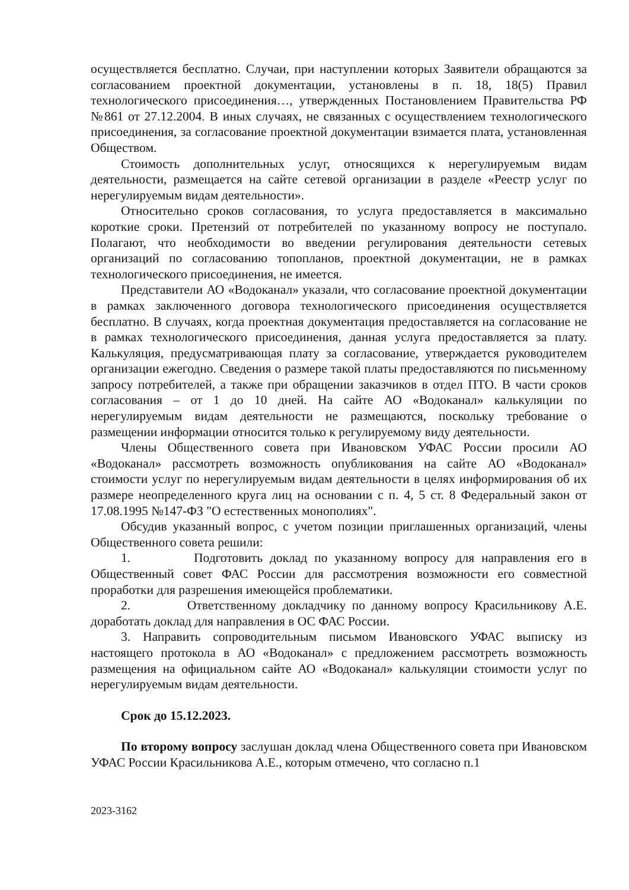осуществляется бесплатно. Случаи, при наступлении которых Заявители обращаются за согласованием проектной документации, установлены в п. 18, 18(5) Правил технологического присоединения…, утвержденных Постановлением Правительства РФ №861 от 27.12.2004. В иных случаях, не связанных с осуществлением технологического присоединения, за согласование проектной документации взимается плата, установленная Обществом.
Стоимость дополнительных услуг, относящихся к нерегулируемым видам деятельности, размещается на сайте сетевой организации в разделе «Реестр услуг по нерегулируемым видам деятельности».
Относительно сроков согласования, то услуга предоставляется в максимально короткие сроки. Претензий от потребителей по указанному вопросу не поступало. Полагают, что необходимости во введении регулирования деятельности сетевых организаций по согласованию топопланов, проектной документации, не в рамках технологического присоединения, не имеется.
Представители АО «Водоканал» указали, что согласование проектной документации в рамках заключенного договора технологического присоединения осуществляется бесплатно. В случаях, когда проектная документация предоставляется на согласование не в рамках технологического присоединения, данная услуга предоставляется за плату. Калькуляция, предусматривающая плату за согласование, утверждается руководителем организации ежегодно. Сведения о размере такой платы предоставляются по письменному запросу потребителей, а также при обращении заказчиков в отдел ПТО. В части сроков согласования – от 1 до 10 дней. На сайте АО «Водоканал» калькуляции по нерегулируемым видам деятельности не размещаются, поскольку требование о размещении информации относится только к регулируемому виду деятельности.
Члены Общественного совета при Ивановском УФАС России просили АО «Водоканал» рассмотреть возможность опубликования на сайте АО «Водоканал» стоимости услуг по нерегулируемым видам деятельности в целях информирования об их размере неопределенного круга лиц на основании с п. 4, 5 ст. 8 Федеральный закон от 17.08.1995 №147-ФЗ "О естественных монополиях".
Обсудив указанный вопрос, с учетом позиции приглашенных организаций, члены Общественного совета решили:
1. Подготовить доклад по указанному вопросу для направления его в Общественный совет ФАС России для рассмотрения возможности его совместной проработки для разрешения имеющейся проблематики.
2. Ответственному докладчику по данному вопросу Красильникову А.Е. доработать доклад для направления в ОС ФАС России.
3. Направить сопроводительным письмом Ивановского УФАС выписку из настоящего протокола в АО «Водоканал» с предложением рассмотреть возможность размещения на официальном сайте АО «Водоканал» калькуляции стоимости услуг по нерегулируемым видам деятельности.
Срок до 15.12.2023.
По второму вопросу заслушан доклад члена Общественного совета при Ивановском УФАС России Красильникова А.Е., которым отмечено, что согласно п.1
2023-3162